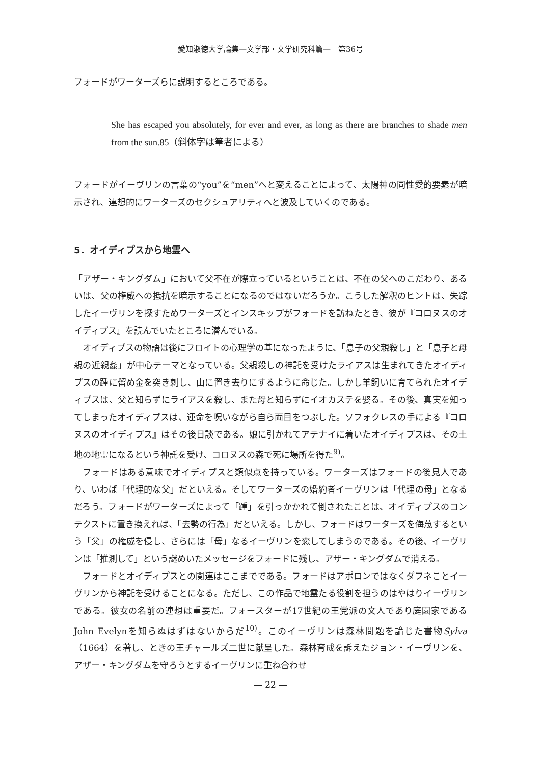愛知淑徳大学論集—文学部・文学研究科篇—　第36号
フォードがワーターズらに説明するところである。
She has escaped you absolutely, for ever and ever, as long as there are branches to shade men from the sun.85（斜体字は筆者による）
フォードがイーヴリンの言葉の“you”を“men”へと変えることによって、太陽神の同性愛的要素が暗示され、連想的にワーターズのセクシュアリティへと波及していくのである。
5．オイディプスから地霊へ
「アザー・キングダム」において父不在が際立っているということは、不在の父へのこだわり、あるいは、父の権威への抵抗を暗示することになるのではないだろうか。こうした解釈のヒントは、失踪したイーヴリンを探すためワーターズとインスキップがフォードを訪ねたとき、彼が『コロヌスのオイディプス』を読んでいたところに潜んでいる。
オイディプスの物語は後にフロイトの心理学の基になったように、「息子の父親殺し」と「息子と母親の近親姦」が中心テーマとなっている。父親殺しの神託を受けたライアスは生まれてきたオイディプスの踵に留め金を突き刺し、山に置き去りにするように命じた。しかし羊飼いに育てられたオイディプスは、父と知らずにライアスを殺し、また母と知らずにイオカステを娶る。その後、真実を知ってしまったオイディプスは、運命を呪いながら自ら両目をつぶした。ソフォクレスの手による『コロヌスのオイディプス』はその後日談である。娘に引かれてアテナイに着いたオイディプスは、その土地の地霊になるという神託を受け、コロヌスの森で死に場所を得た<sup>9)</sup>。
フォードはある意味でオイディプスと類似点を持っている。ワーターズはフォードの後見人であり、いわば「代理的な父」だといえる。そしてワーターズの婚約者イーヴリンは「代理の母」となるだろう。フォードがワーターズによって「踵」を引っかかれて倒されたことは、オイディプスのコンテクストに置き換えれば、「去勢の行為」だといえる。しかし、フォードはワーターズを侮蔑するという「父」の権威を侵し、さらには「母」なるイーヴリンを恋してしまうのである。その後、イーヴリンは「推測して」という謎めいたメッセージをフォードに残し、アザー・キングダムで消える。
フォードとオイディプスとの関連はここまでである。フォードはアポロンではなくダフネことイーヴリンから神託を受けることになる。ただし、この作品で地霊たる役割を担うのはやはりイーヴリンである。彼女の名前の連想は重要だ。フォースターが17世紀の王党派の文人であり庭園家であるJohn Evelynを知らぬはずはないからだ<sup>10)</sup>。このイーヴリンは森林問題を論じた書物Sylva（1664）を著し、ときの王チャールズ二世に献呈した。森林育成を訴えたジョン・イーヴリンを、アザー・キングダムを守ろうとするイーヴリンに重ね合わせ
— 22 —